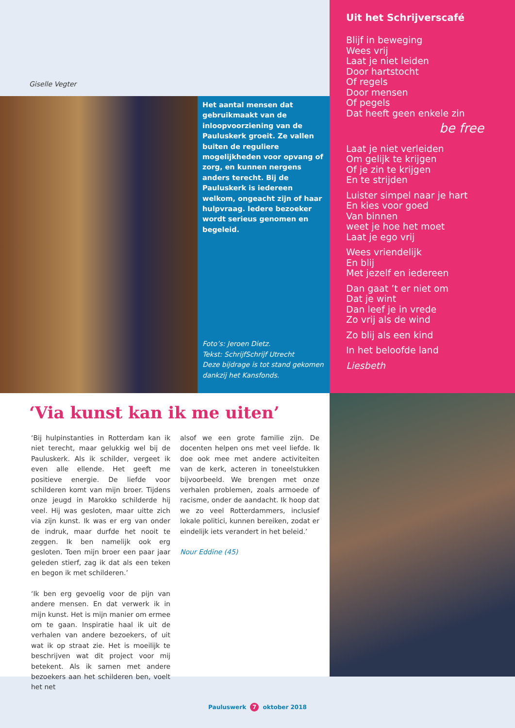Giselle Vegter
Het aantal mensen dat gebruikmaakt van de inloopvoorziening van de Pauluskerk groeit. Ze vallen buiten de reguliere mogelijkheden voor opvang of zorg, en kunnen nergens anders terecht. Bij de Pauluskerk is iedereen welkom, ongeacht zijn of haar hulpvraag. Iedere bezoeker wordt serieus genomen en begeleid.
Foto’s: Jeroen Dietz.
Tekst: SchrijfSchrijf Utrecht
Deze bijdrage is tot stand gekomen dankzij het Kansfonds.
Uit het Schrijverscafé
Blijf in beweging
Wees vrij
Laat je niet leiden
Door hartstocht
Of regels
Door mensen
Of pegels
Dat heeft geen enkele zin
be free
Laat je niet verleiden
Om gelijk te krijgen
Of je zin te krijgen
En te strijden
Luister simpel naar je hart
En kies voor goed
Van binnen
weet je hoe het moet
Laat je ego vrij
Wees vriendelijk
En blij
Met jezelf en iedereen
Dan gaat ’t er niet om
Dat je wint
Dan leef je in vrede
Zo vrij als de wind
Zo blij als een kind
In het beloofde land
Liesbeth
‘Via kunst kan ik me uiten’
‘Bij hulpinstanties in Rotterdam kan ik niet terecht, maar gelukkig wel bij de Pauluskerk. Als ik schilder, vergeet ik even alle ellende. Het geeft me positieve energie. De liefde voor schilderen komt van mijn broer. Tijdens onze jeugd in Marokko schilderde hij veel. Hij was gesloten, maar uitte zich via zijn kunst. Ik was er erg van onder de indruk, maar durfde het nooit te zeggen. Ik ben namelijk ook erg gesloten. Toen mijn broer een paar jaar geleden stierf, zag ik dat als een teken en begon ik met schilderen.’
‘Ik ben erg gevoelig voor de pijn van andere mensen. En dat verwerk ik in mijn kunst. Het is mijn manier om ermee om te gaan. Inspiratie haal ik uit de verhalen van andere bezoekers, of uit wat ik op straat zie. Het is moeilijk te beschrijven wat dit project voor mij betekent. Als ik samen met andere bezoekers aan het schilderen ben, voelt het net
alsof we een grote familie zijn. De docenten helpen ons met veel liefde. Ik doe ook mee met andere activiteiten van de kerk, acteren in toneelstukken bijvoorbeeld. We brengen met onze verhalen problemen, zoals armoede of racisme, onder de aandacht. Ik hoop dat we zo veel Rotterdammers, inclusief lokale politici, kunnen bereiken, zodat er eindelijk iets verandert in het beleid.’
Nour Eddine (45)
Pauluswerk 7 oktober 2018